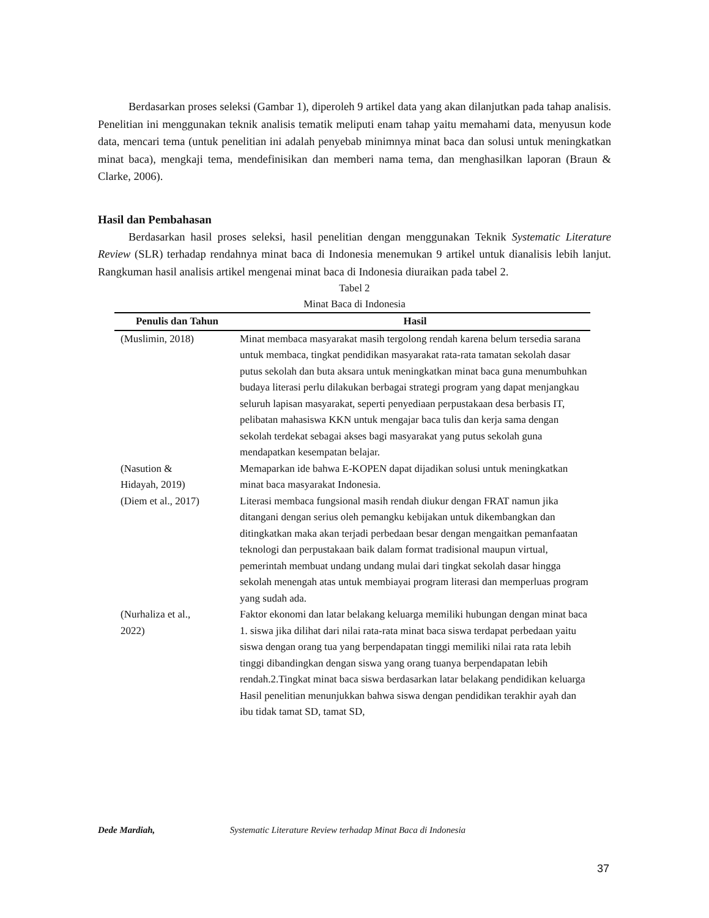Berdasarkan proses seleksi (Gambar 1), diperoleh 9 artikel data yang akan dilanjutkan pada tahap analisis. Penelitian ini menggunakan teknik analisis tematik meliputi enam tahap yaitu memahami data, menyusun kode data, mencari tema (untuk penelitian ini adalah penyebab minimnya minat baca dan solusi untuk meningkatkan minat baca), mengkaji tema, mendefinisikan dan memberi nama tema, dan menghasilkan laporan (Braun & Clarke, 2006).
Hasil dan Pembahasan
Berdasarkan hasil proses seleksi, hasil penelitian dengan menggunakan Teknik Systematic Literature Review (SLR) terhadap rendahnya minat baca di Indonesia menemukan 9 artikel untuk dianalisis lebih lanjut. Rangkuman hasil analisis artikel mengenai minat baca di Indonesia diuraikan pada tabel 2.
Tabel 2
Minat Baca di Indonesia
| Penulis dan Tahun | Hasil |
| --- | --- |
| (Muslimin, 2018) | Minat membaca masyarakat masih tergolong rendah karena belum tersedia sarana untuk membaca, tingkat pendidikan masyarakat rata-rata tamatan sekolah dasar putus sekolah dan buta aksara untuk meningkatkan minat baca guna menumbuhkan budaya literasi perlu dilakukan berbagai strategi program yang dapat menjangkau seluruh lapisan masyarakat, seperti penyediaan perpustakaan desa berbasis IT, pelibatan mahasiswa KKN untuk mengajar baca tulis dan kerja sama dengan sekolah terdekat sebagai akses bagi masyarakat yang putus sekolah guna mendapatkan kesempatan belajar. |
| (Nasution & Hidayah, 2019) | Memaparkan ide bahwa E-KOPEN dapat dijadikan solusi untuk meningkatkan minat baca masyarakat Indonesia. |
| (Diem et al., 2017) | Literasi membaca fungsional masih rendah diukur dengan FRAT namun jika ditangani dengan serius oleh pemangku kebijakan untuk dikembangkan dan ditingkatkan maka akan terjadi perbedaan besar dengan mengaitkan pemanfaatan teknologi dan perpustakaan baik dalam format tradisional maupun virtual, pemerintah membuat undang undang mulai dari tingkat sekolah dasar hingga sekolah menengah atas untuk membiayai program literasi dan memperluas program yang sudah ada. |
| (Nurhaliza et al., 2022) | Faktor ekonomi dan latar belakang keluarga memiliki hubungan dengan minat baca 1. siswa jika dilihat dari nilai rata-rata minat baca siswa terdapat perbedaan yaitu siswa dengan orang tua yang berpendapatan tinggi memiliki nilai rata rata lebih tinggi dibandingkan dengan siswa yang orang tuanya berpendapatan lebih rendah.2.Tingkat minat baca siswa berdasarkan latar belakang pendidikan keluarga Hasil penelitian menunjukkan bahwa siswa dengan pendidikan terakhir ayah dan ibu tidak tamat SD, tamat SD, |
Dede Mardiah, Systematic Literature Review terhadap Minat Baca di Indonesia
37